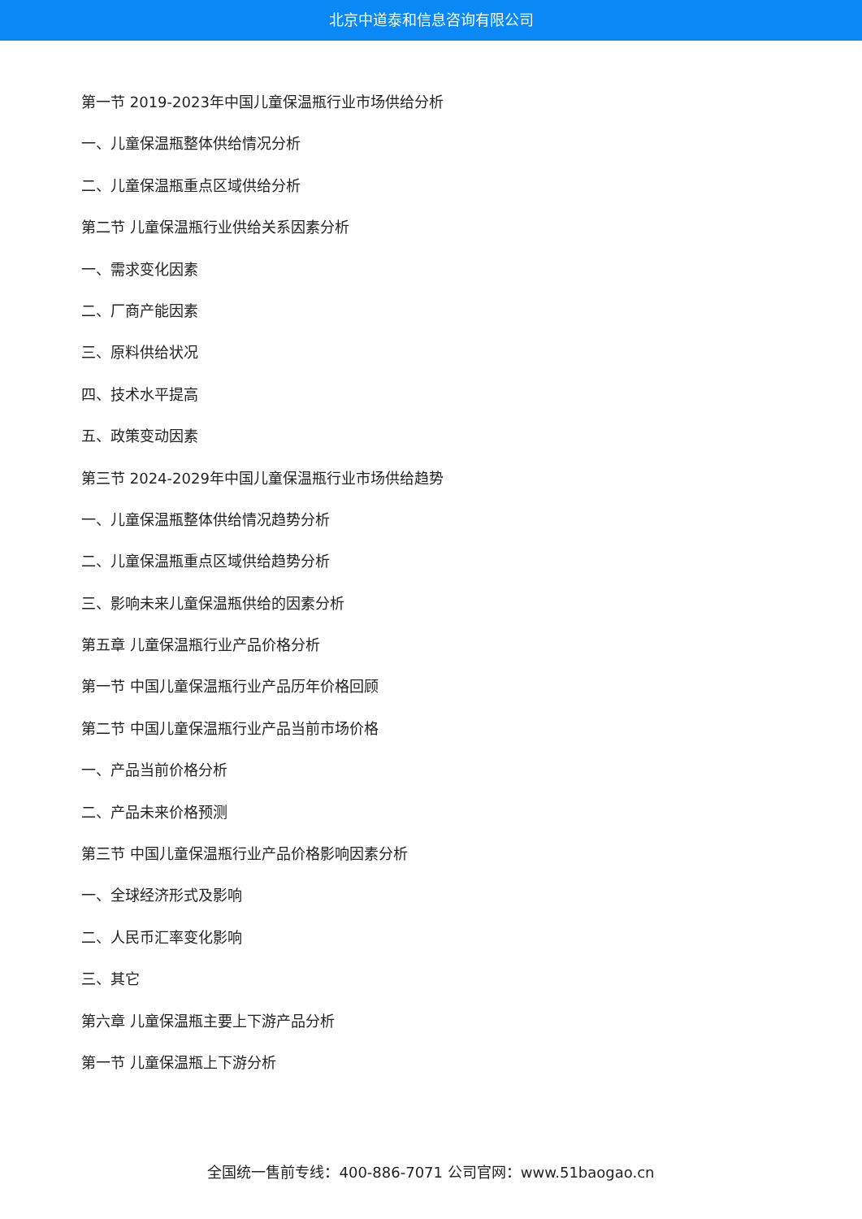北京中道泰和信息咨询有限公司
第一节 2019-2023年中国儿童保温瓶行业市场供给分析
一、儿童保温瓶整体供给情况分析
二、儿童保温瓶重点区域供给分析
第二节 儿童保温瓶行业供给关系因素分析
一、需求变化因素
二、厂商产能因素
三、原料供给状况
四、技术水平提高
五、政策变动因素
第三节 2024-2029年中国儿童保温瓶行业市场供给趋势
一、儿童保温瓶整体供给情况趋势分析
二、儿童保温瓶重点区域供给趋势分析
三、影响未来儿童保温瓶供给的因素分析
第五章 儿童保温瓶行业产品价格分析
第一节 中国儿童保温瓶行业产品历年价格回顾
第二节 中国儿童保温瓶行业产品当前市场价格
一、产品当前价格分析
二、产品未来价格预测
第三节 中国儿童保温瓶行业产品价格影响因素分析
一、全球经济形式及影响
二、人民币汇率变化影响
三、其它
第六章 儿童保温瓶主要上下游产品分析
第一节 儿童保温瓶上下游分析
全国统一售前专线：400-886-7071 公司官网：www.51baogao.cn